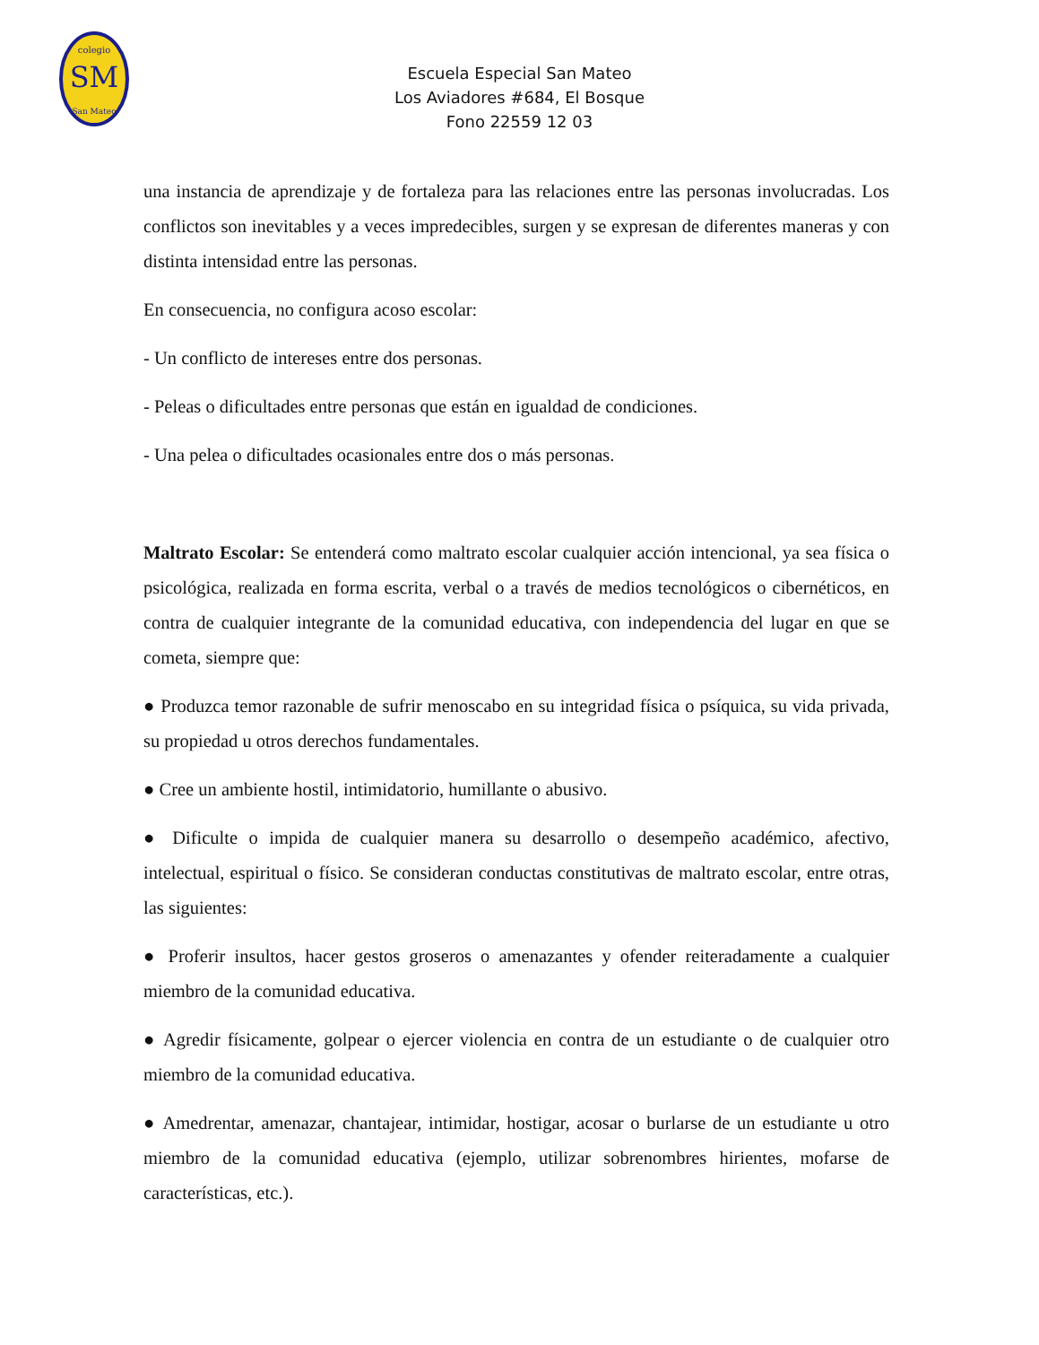SM
colegio
San Mateo
Escuela Especial San Mateo
Los Aviadores #684, El Bosque
Fono 22559 12 03
una instancia de aprendizaje y de fortaleza para las relaciones entre las personas involucradas. Los conflictos son inevitables y a veces impredecibles, surgen y se expresan de diferentes maneras y con distinta intensidad entre las personas.
En consecuencia, no configura acoso escolar:
- Un conflicto de intereses entre dos personas.
- Peleas o dificultades entre personas que están en igualdad de condiciones.
- Una pelea o dificultades ocasionales entre dos o más personas.
Maltrato Escolar: Se entenderá como maltrato escolar cualquier acción intencional, ya sea física o psicológica, realizada en forma escrita, verbal o a través de medios tecnológicos o cibernéticos, en contra de cualquier integrante de la comunidad educativa, con independencia del lugar en que se cometa, siempre que:
● Produzca temor razonable de sufrir menoscabo en su integridad física o psíquica, su vida privada, su propiedad u otros derechos fundamentales.
● Cree un ambiente hostil, intimidatorio, humillante o abusivo.
● Dificulte o impida de cualquier manera su desarrollo o desempeño académico, afectivo, intelectual, espiritual o físico. Se consideran conductas constitutivas de maltrato escolar, entre otras, las siguientes:
● Proferir insultos, hacer gestos groseros o amenazantes y ofender reiteradamente a cualquier miembro de la comunidad educativa.
● Agredir físicamente, golpear o ejercer violencia en contra de un estudiante o de cualquier otro miembro de la comunidad educativa.
● Amedrentar, amenazar, chantajear, intimidar, hostigar, acosar o burlarse de un estudiante u otro miembro de la comunidad educativa (ejemplo, utilizar sobrenombres hirientes, mofarse de características, etc.).